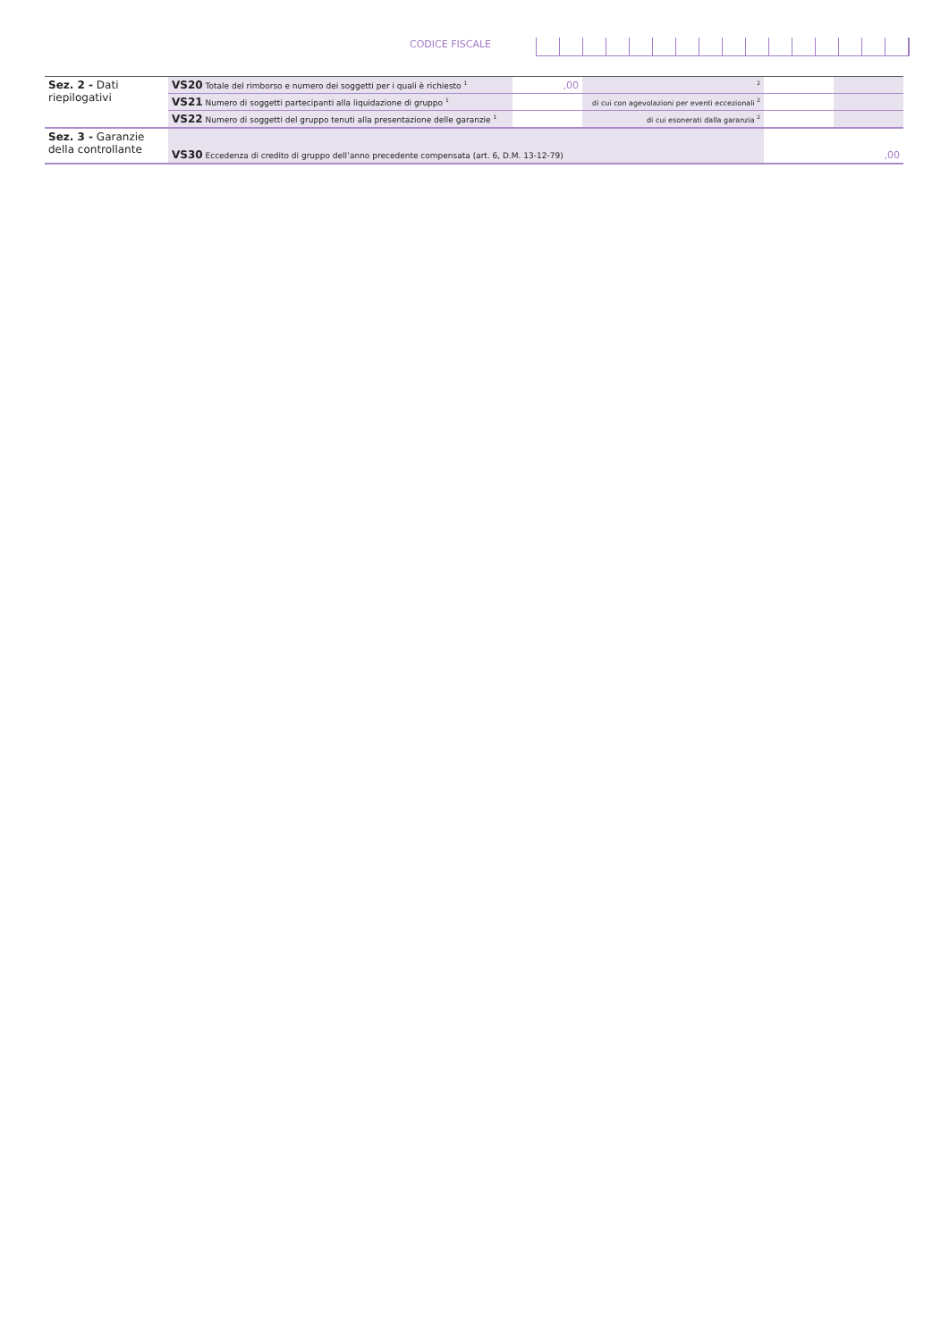CODICE FISCALE
| Sez. 2 - Dati riepilogativi | VS20 Totale del rimborso e numero dei soggetti per i quali è richiesto <sup>1</sup> | ,00 | | <sup>2</sup> | | |
| | VS21 Numero di soggetti partecipanti alla liquidazione di gruppo <sup>1</sup> | | di cui con agevolazioni per eventi eccezionali <sup>2</sup> | | | |
| | VS22 Numero di soggetti del gruppo tenuti alla presentazione delle garanzie <sup>1</sup> | | di cui esonerati dalla garanzia <sup>2</sup> | | | |
| Sez. 3 - Garanzie della controllante | VS30 Eccedenza di credito di gruppo dell’anno precedente compensata (art. 6, D.M. 13-12-79) | | | | ,00 | |